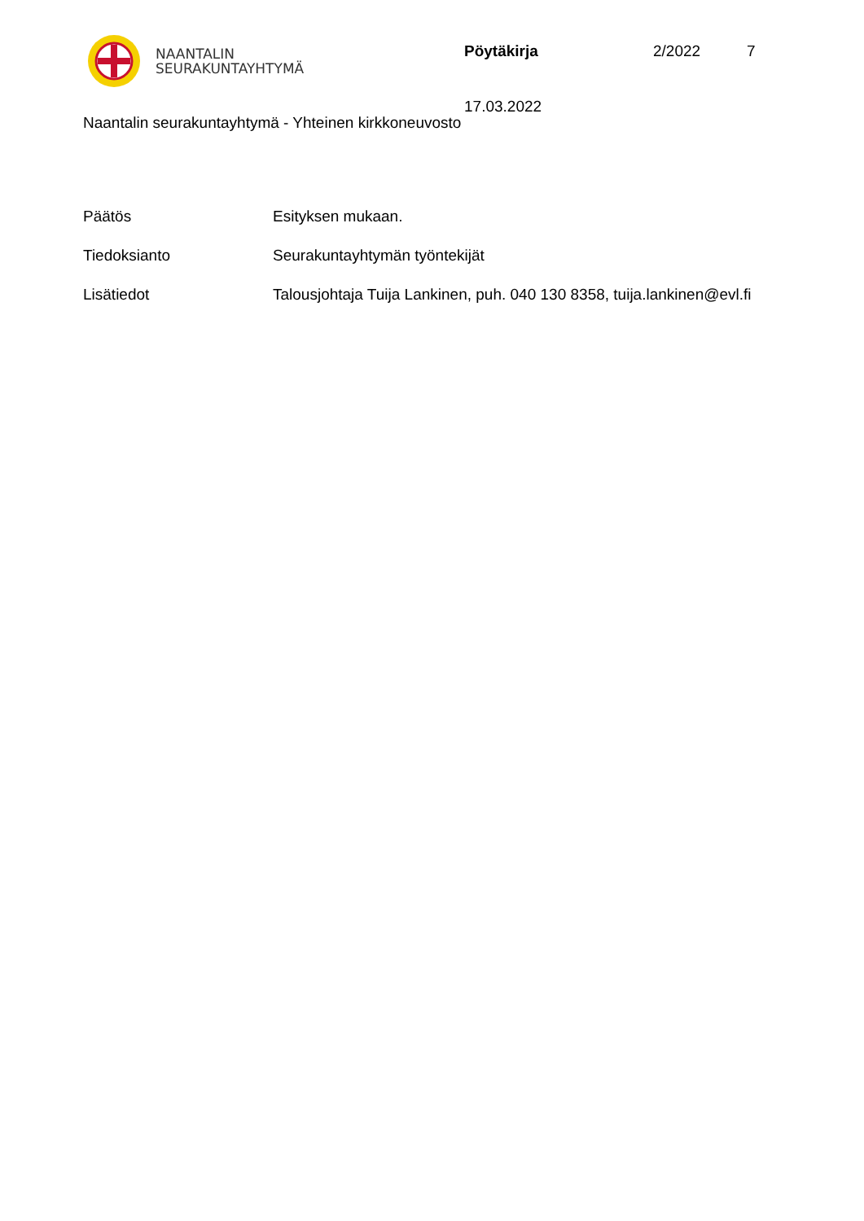NAANTALIN
SEURAKUNTAYHTYMÄ
Pöytäkirja 2/2022 7
17.03.2022
Naantalin seurakuntayhtymä - Yhteinen kirkkoneuvosto
Päätös Esityksen mukaan.
Tiedoksianto Seurakuntayhtymän työntekijät
Lisätiedot Talousjohtaja Tuija Lankinen, puh. 040 130 8358, tuija.lankinen@evl.fi